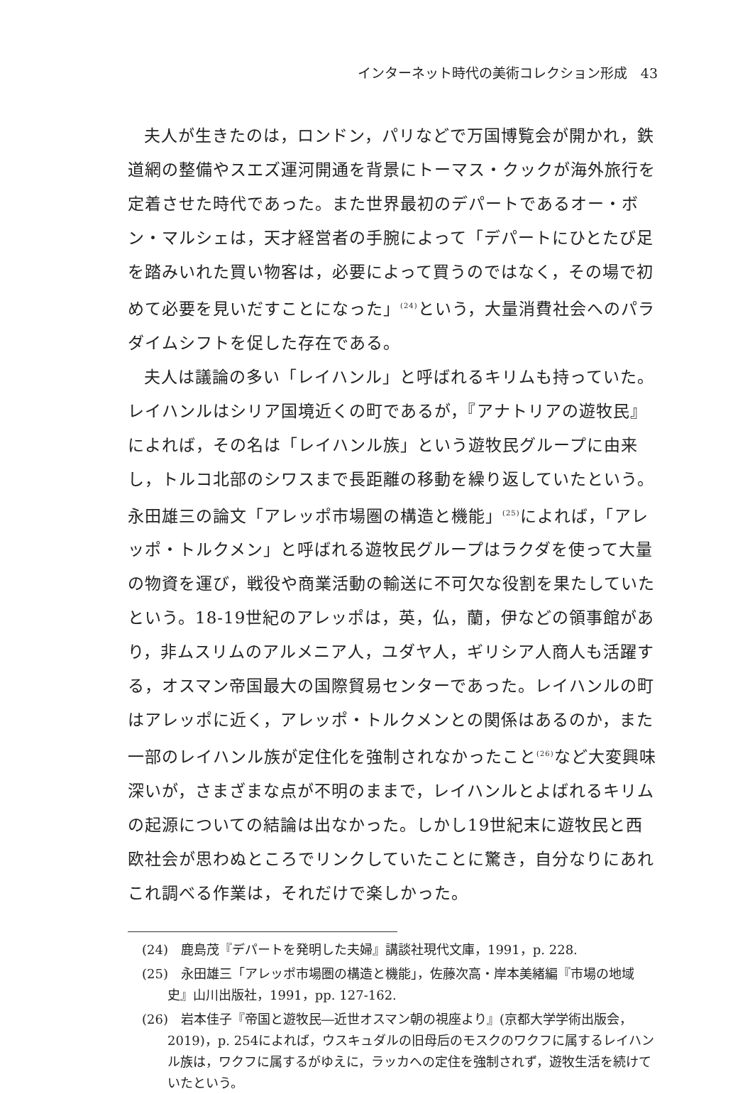インターネット時代の美術コレクション形成　43
夫人が生きたのは，ロンドン，パリなどで万国博覧会が開かれ，鉄道網の整備やスエズ運河開通を背景にトーマス・クックが海外旅行を定着させた時代であった。また世界最初のデパートであるオー・ボン・マルシェは，天才経営者の手腕によって「デパートにひとたび足を踏みいれた買い物客は，必要によって買うのではなく，その場で初めて必要を見いだすことになった」<sup>(24)</sup>という，大量消費社会へのパラダイムシフトを促した存在である。
夫人は議論の多い「レイハンル」と呼ばれるキリムも持っていた。レイハンルはシリア国境近くの町であるが，『アナトリアの遊牧民』によれば，その名は「レイハンル族」という遊牧民グループに由来し，トルコ北部のシワスまで長距離の移動を繰り返していたという。永田雄三の論文「アレッポ市場圏の構造と機能」<sup>(25)</sup>によれば，「アレッポ・トルクメン」と呼ばれる遊牧民グループはラクダを使って大量の物資を運び，戦役や商業活動の輸送に不可欠な役割を果たしていたという。18-19世紀のアレッポは，英，仏，蘭，伊などの領事館があり，非ムスリムのアルメニア人，ユダヤ人，ギリシア人商人も活躍する，オスマン帝国最大の国際貿易センターであった。レイハンルの町はアレッポに近く，アレッポ・トルクメンとの関係はあるのか，また一部のレイハンル族が定住化を強制されなかったこと<sup>(26)</sup>など大変興味深いが，さまざまな点が不明のままで，レイハンルとよばれるキリムの起源についての結論は出なかった。しかし19世紀末に遊牧民と西欧社会が思わぬところでリンクしていたことに驚き，自分なりにあれこれ調べる作業は，それだけで楽しかった。
(24)　鹿島茂『デパートを発明した夫婦』講談社現代文庫，1991，p. 228.
(25)　永田雄三「アレッポ市場圏の構造と機能」，佐藤次高・岸本美緒編『市場の地域史』山川出版社，1991，pp. 127-162.
(26)　岩本佳子『帝国と遊牧民―近世オスマン朝の視座より』(京都大学学術出版会，2019)，p. 254によれば，ウスキュダルの旧母后のモスクのワクフに属するレイハンル族は，ワクフに属するがゆえに，ラッカへの定住を強制されず，遊牧生活を続けていたという。